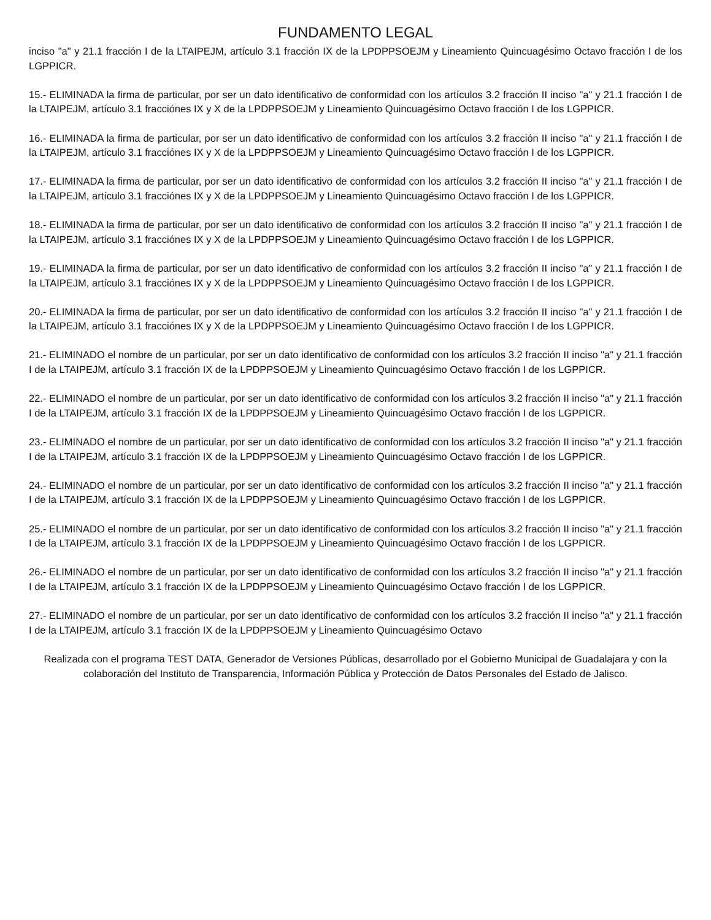FUNDAMENTO LEGAL
inciso "a" y 21.1 fracción I de la LTAIPEJM, artículo 3.1 fracción IX de la LPDPPSOEJM y Lineamiento Quincuagésimo Octavo fracción I de los LGPPICR.
15.- ELIMINADA la firma de particular, por ser un dato identificativo de conformidad con los artículos 3.2 fracción II inciso "a" y 21.1 fracción I de la LTAIPEJM, artículo 3.1 fracciónes IX y X de la LPDPPSOEJM y Lineamiento Quincuagésimo Octavo fracción I de los LGPPICR.
16.- ELIMINADA la firma de particular, por ser un dato identificativo de conformidad con los artículos 3.2 fracción II inciso "a" y 21.1 fracción I de la LTAIPEJM, artículo 3.1 fracciónes IX y X de la LPDPPSOEJM y Lineamiento Quincuagésimo Octavo fracción I de los LGPPICR.
17.- ELIMINADA la firma de particular, por ser un dato identificativo de conformidad con los artículos 3.2 fracción II inciso "a" y 21.1 fracción I de la LTAIPEJM, artículo 3.1 fracciónes IX y X de la LPDPPSOEJM y Lineamiento Quincuagésimo Octavo fracción I de los LGPPICR.
18.- ELIMINADA la firma de particular, por ser un dato identificativo de conformidad con los artículos 3.2 fracción II inciso "a" y 21.1 fracción I de la LTAIPEJM, artículo 3.1 fracciónes IX y X de la LPDPPSOEJM y Lineamiento Quincuagésimo Octavo fracción I de los LGPPICR.
19.- ELIMINADA la firma de particular, por ser un dato identificativo de conformidad con los artículos 3.2 fracción II inciso "a" y 21.1 fracción I de la LTAIPEJM, artículo 3.1 fracciónes IX y X de la LPDPPSOEJM y Lineamiento Quincuagésimo Octavo fracción I de los LGPPICR.
20.- ELIMINADA la firma de particular, por ser un dato identificativo de conformidad con los artículos 3.2 fracción II inciso "a" y 21.1 fracción I de la LTAIPEJM, artículo 3.1 fracciónes IX y X de la LPDPPSOEJM y Lineamiento Quincuagésimo Octavo fracción I de los LGPPICR.
21.- ELIMINADO el nombre de un particular, por ser un dato identificativo de conformidad con los artículos 3.2 fracción II inciso "a" y 21.1 fracción I de la LTAIPEJM, artículo 3.1 fracción IX de la LPDPPSOEJM y Lineamiento Quincuagésimo Octavo fracción I de los LGPPICR.
22.- ELIMINADO el nombre de un particular, por ser un dato identificativo de conformidad con los artículos 3.2 fracción II inciso "a" y 21.1 fracción I de la LTAIPEJM, artículo 3.1 fracción IX de la LPDPPSOEJM y Lineamiento Quincuagésimo Octavo fracción I de los LGPPICR.
23.- ELIMINADO el nombre de un particular, por ser un dato identificativo de conformidad con los artículos 3.2 fracción II inciso "a" y 21.1 fracción I de la LTAIPEJM, artículo 3.1 fracción IX de la LPDPPSOEJM y Lineamiento Quincuagésimo Octavo fracción I de los LGPPICR.
24.- ELIMINADO el nombre de un particular, por ser un dato identificativo de conformidad con los artículos 3.2 fracción II inciso "a" y 21.1 fracción I de la LTAIPEJM, artículo 3.1 fracción IX de la LPDPPSOEJM y Lineamiento Quincuagésimo Octavo fracción I de los LGPPICR.
25.- ELIMINADO el nombre de un particular, por ser un dato identificativo de conformidad con los artículos 3.2 fracción II inciso "a" y 21.1 fracción I de la LTAIPEJM, artículo 3.1 fracción IX de la LPDPPSOEJM y Lineamiento Quincuagésimo Octavo fracción I de los LGPPICR.
26.- ELIMINADO el nombre de un particular, por ser un dato identificativo de conformidad con los artículos 3.2 fracción II inciso "a" y 21.1 fracción I de la LTAIPEJM, artículo 3.1 fracción IX de la LPDPPSOEJM y Lineamiento Quincuagésimo Octavo fracción I de los LGPPICR.
27.- ELIMINADO el nombre de un particular, por ser un dato identificativo de conformidad con los artículos 3.2 fracción II inciso "a" y 21.1 fracción I de la LTAIPEJM, artículo 3.1 fracción IX de la LPDPPSOEJM y Lineamiento Quincuagésimo Octavo
Realizada con el programa TEST DATA, Generador de Versiones Públicas, desarrollado por el Gobierno Municipal de Guadalajara y con la colaboración del Instituto de Transparencia, Información Pública y Protección de Datos Personales del Estado de Jalisco.